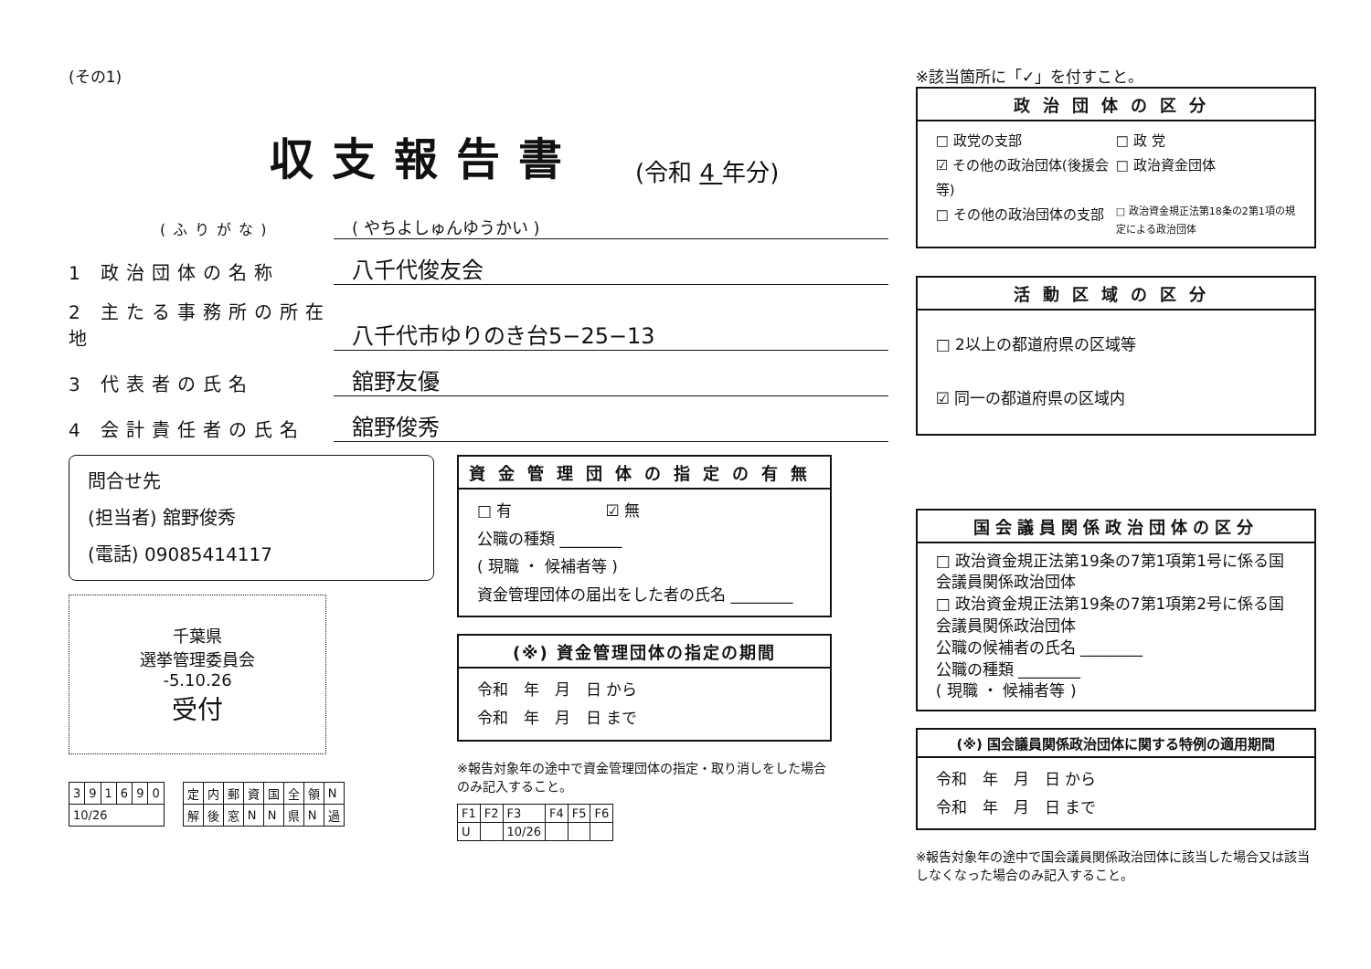(その1)
収支報告書 (令和 4 年分)
(ふりがな)
( やちよしゅんゆうかい )
1 政治団体の名称
八千代俊友会
2 主たる事務所の所在地
八千代市ゆりのき台5−25−13
3 代表者の氏名
舘野友優
4 会計責任者の氏名
舘野俊秀
問合せ先
(担当者) 舘野俊秀
(電話) 09085414117
千葉県
選挙管理委員会
-5.10.26
受付
| 3 | 9 | 1 | 6 | 9 | 0 |
| 10/26 | | | | | |
| 定 | 内 | 郵 | 資 | 国 | 全 | 領 | N |
| 解 | 後 | 窓 | N | N | 県 | N | 過 |
資金管理団体の指定の有無
□ 有　　　　　　☑ 無
公職の種類 ________
( 現職 ・ 候補者等 )
資金管理団体の届出をした者の氏名 ________
(※) 資金管理団体の指定の期間
令和　年　月　日 から
令和　年　月　日 まで
※報告対象年の途中で資金管理団体の指定・取り消しをした場合のみ記入すること。
| F1 | F2 | F3 | F4 | F5 | F6 |
| U | | 10/26 | | | |
※該当箇所に「✓」を付すこと。
政治団体の区分
□ 政党の支部
□ 政 党
☑ その他の政治団体(後援会等)
□ 政治資金団体
□ その他の政治団体の支部
□ 政治資金規正法第18条の2第1項の規定による政治団体
活動区域の区分
□ 2以上の都道府県の区域等
☑ 同一の都道府県の区域内
国会議員関係政治団体の区分
□ 政治資金規正法第19条の7第1項第1号に係る国会議員関係政治団体
□ 政治資金規正法第19条の7第1項第2号に係る国会議員関係政治団体
公職の候補者の氏名 ________
公職の種類 ________
( 現職 ・ 候補者等 )
(※) 国会議員関係政治団体に関する特例の適用期間
令和　年　月　日 から
令和　年　月　日 まで
※報告対象年の途中で国会議員関係政治団体に該当した場合又は該当しなくなった場合のみ記入すること。